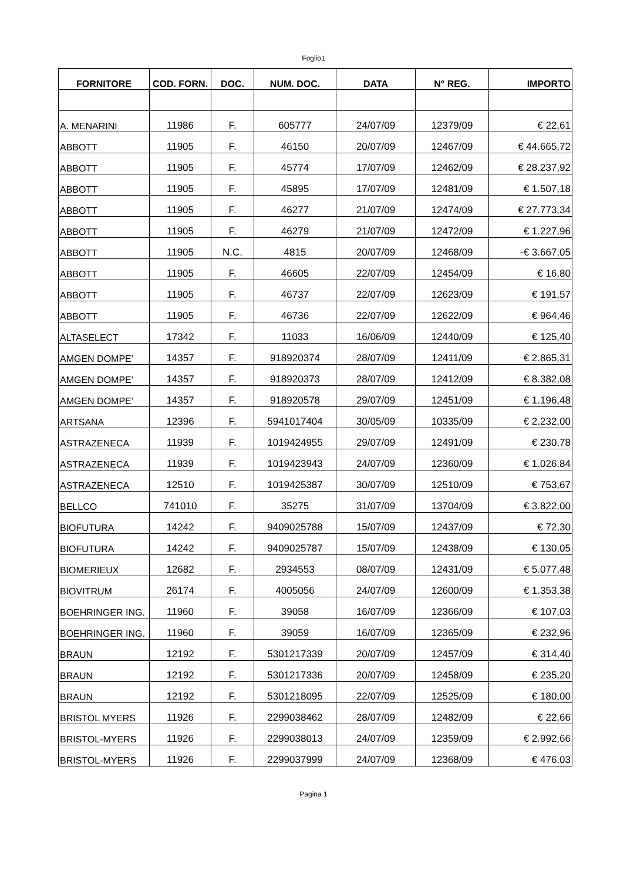Foglio1
| FORNITORE | COD. FORN. | DOC. | NUM. DOC. | DATA | N° REG. | IMPORTO |
| --- | --- | --- | --- | --- | --- | --- |
| A. MENARINI | 11986 | F. | 605777 | 24/07/09 | 12379/09 | € 22,61 |
| ABBOTT | 11905 | F. | 46150 | 20/07/09 | 12467/09 | € 44.665,72 |
| ABBOTT | 11905 | F. | 45774 | 17/07/09 | 12462/09 | € 28.237,92 |
| ABBOTT | 11905 | F. | 45895 | 17/07/09 | 12481/09 | € 1.507,18 |
| ABBOTT | 11905 | F. | 46277 | 21/07/09 | 12474/09 | € 27.773,34 |
| ABBOTT | 11905 | F. | 46279 | 21/07/09 | 12472/09 | € 1.227,96 |
| ABBOTT | 11905 | N.C. | 4815 | 20/07/09 | 12468/09 | -€ 3.667,05 |
| ABBOTT | 11905 | F. | 46605 | 22/07/09 | 12454/09 | € 16,80 |
| ABBOTT | 11905 | F. | 46737 | 22/07/09 | 12623/09 | € 191,57 |
| ABBOTT | 11905 | F. | 46736 | 22/07/09 | 12622/09 | € 964,46 |
| ALTASELECT | 17342 | F. | 11033 | 16/06/09 | 12440/09 | € 125,40 |
| AMGEN DOMPE' | 14357 | F. | 918920374 | 28/07/09 | 12411/09 | € 2.865,31 |
| AMGEN DOMPE' | 14357 | F. | 918920373 | 28/07/09 | 12412/09 | € 8.382,08 |
| AMGEN DOMPE' | 14357 | F. | 918920578 | 29/07/09 | 12451/09 | € 1.196,48 |
| ARTSANA | 12396 | F. | 5941017404 | 30/05/09 | 10335/09 | € 2.232,00 |
| ASTRAZENECA | 11939 | F. | 1019424955 | 29/07/09 | 12491/09 | € 230,78 |
| ASTRAZENECA | 11939 | F. | 1019423943 | 24/07/09 | 12360/09 | € 1.026,84 |
| ASTRAZENECA | 12510 | F. | 1019425387 | 30/07/09 | 12510/09 | € 753,67 |
| BELLCO | 741010 | F. | 35275 | 31/07/09 | 13704/09 | € 3.822,00 |
| BIOFUTURA | 14242 | F. | 9409025788 | 15/07/09 | 12437/09 | € 72,30 |
| BIOFUTURA | 14242 | F. | 9409025787 | 15/07/09 | 12438/09 | € 130,05 |
| BIOMERIEUX | 12682 | F. | 2934553 | 08/07/09 | 12431/09 | € 5.077,48 |
| BIOVITRUM | 26174 | F. | 4005056 | 24/07/09 | 12600/09 | € 1.353,38 |
| BOEHRINGER ING. | 11960 | F. | 39058 | 16/07/09 | 12366/09 | € 107,03 |
| BOEHRINGER ING. | 11960 | F. | 39059 | 16/07/09 | 12365/09 | € 232,96 |
| BRAUN | 12192 | F. | 5301217339 | 20/07/09 | 12457/09 | € 314,40 |
| BRAUN | 12192 | F. | 5301217336 | 20/07/09 | 12458/09 | € 235,20 |
| BRAUN | 12192 | F. | 5301218095 | 22/07/09 | 12525/09 | € 180,00 |
| BRISTOL MYERS | 11926 | F. | 2299038462 | 28/07/09 | 12482/09 | € 22,66 |
| BRISTOL-MYERS | 11926 | F. | 2299038013 | 24/07/09 | 12359/09 | € 2.992,66 |
| BRISTOL-MYERS | 11926 | F. | 2299037999 | 24/07/09 | 12368/09 | € 476,03 |
Pagina 1